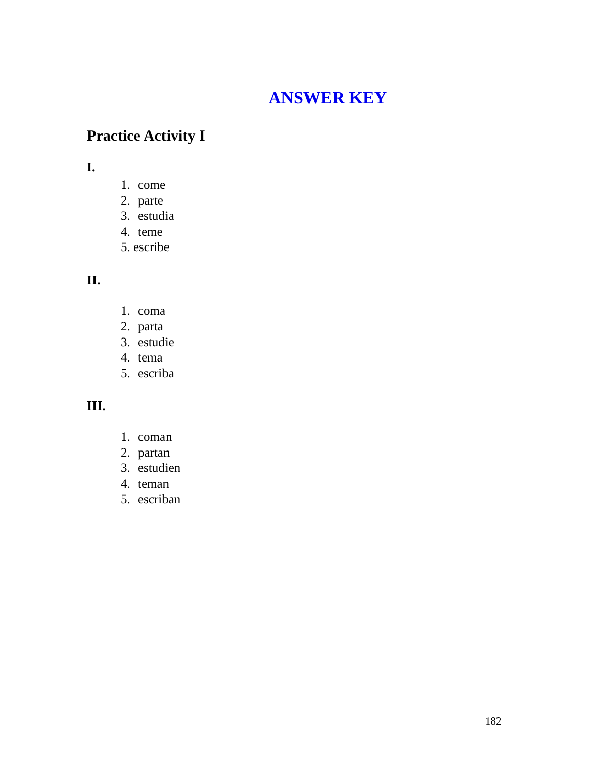ANSWER KEY
Practice Activity I
I.
1. come
2. parte
3. estudia
4. teme
5. escribe
II.
1. coma
2. parta
3. estudie
4. tema
5. escriba
III.
1. coman
2. partan
3. estudien
4. teman
5. escriban
182